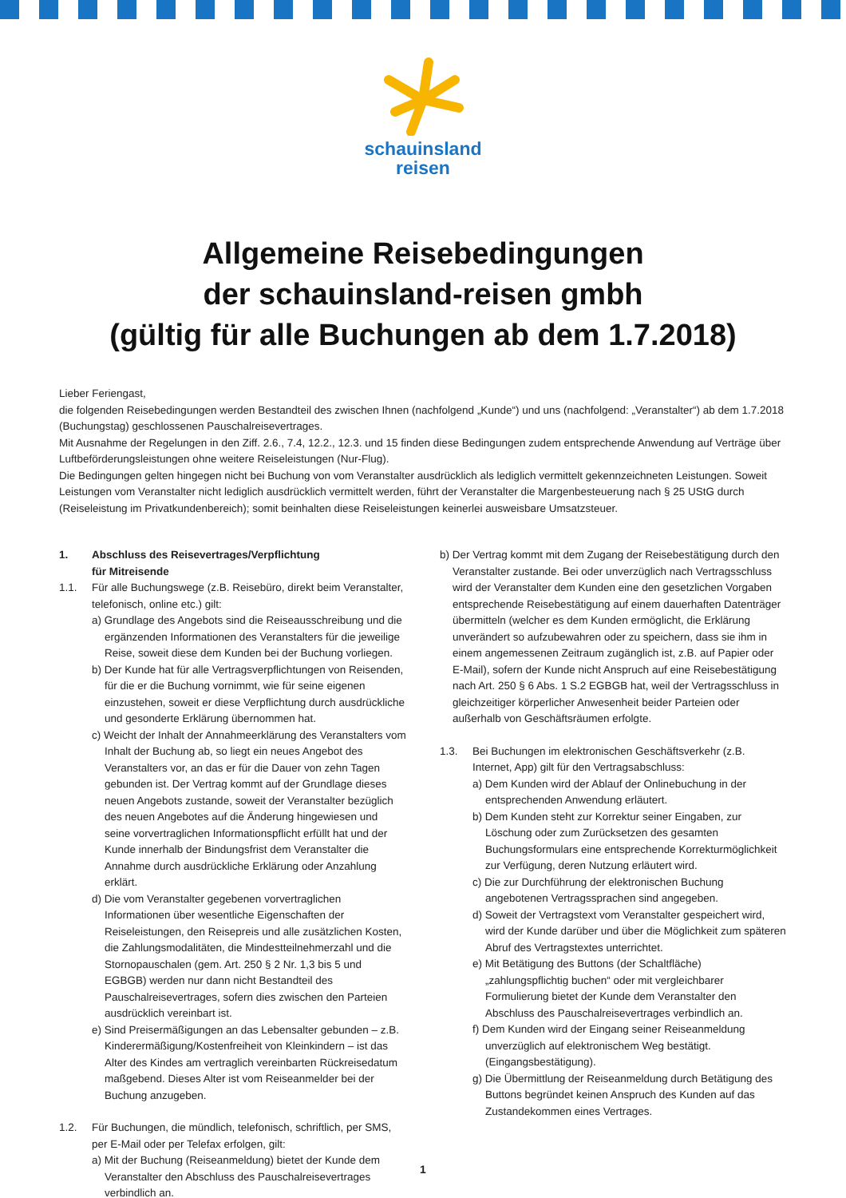schauinsland
reisen
Allgemeine Reisebedingungen
der schauinsland-reisen gmbh
(gültig für alle Buchungen ab dem 1.7.2018)
Lieber Feriengast,
die folgenden Reisebedingungen werden Bestandteil des zwischen Ihnen (nachfolgend „Kunde“) und uns (nachfolgend: „Veranstalter“) ab dem 1.7.2018 (Buchungstag) geschlossenen Pauschalreisevertrages.
Mit Ausnahme der Regelungen in den Ziff. 2.6., 7.4, 12.2., 12.3. und 15 finden diese Bedingungen zudem entsprechende Anwendung auf Verträge über Luftbeförderungsleistungen ohne weitere Reiseleistungen (Nur-Flug).
Die Bedingungen gelten hingegen nicht bei Buchung von vom Veranstalter ausdrücklich als lediglich vermittelt gekennzeichneten Leistungen. Soweit Leistungen vom Veranstalter nicht lediglich ausdrücklich vermittelt werden, führt der Veranstalter die Margenbesteuerung nach § 25 UStG durch (Reiseleistung im Privatkundenbereich); somit beinhalten diese Reiseleistungen keinerlei ausweisbare Umsatzsteuer.
1. Abschluss des Reisevertrages/Verpflichtung
für Mitreisende
1.1. Für alle Buchungswege (z.B. Reisebüro, direkt beim Veranstalter, telefonisch, online etc.) gilt:
a) Grundlage des Angebots sind die Reiseausschreibung und die ergänzenden Informationen des Veranstalters für die jeweilige Reise, soweit diese dem Kunden bei der Buchung vorliegen.
b) Der Kunde hat für alle Vertragsverpflichtungen von Reisenden, für die er die Buchung vornimmt, wie für seine eigenen einzustehen, soweit er diese Verpflichtung durch ausdrückliche und gesonderte Erklärung übernommen hat.
c) Weicht der Inhalt der Annahmeerklärung des Veranstalters vom Inhalt der Buchung ab, so liegt ein neues Angebot des Veranstalters vor, an das er für die Dauer von zehn Tagen gebunden ist. Der Vertrag kommt auf der Grundlage dieses neuen Angebots zustande, soweit der Veranstalter bezüglich des neuen Angebotes auf die Änderung hingewiesen und seine vorvertraglichen Informationspflicht erfüllt hat und der Kunde innerhalb der Bindungsfrist dem Veranstalter die Annahme durch ausdrückliche Erklärung oder Anzahlung erklärt.
d) Die vom Veranstalter gegebenen vorvertraglichen Informationen über wesentliche Eigenschaften der Reiseleistungen, den Reisepreis und alle zusätzlichen Kosten, die Zahlungsmodalitäten, die Mindestteilnehmerzahl und die Stornopauschalen (gem. Art. 250 § 2 Nr. 1,3 bis 5 und EGBGB) werden nur dann nicht Bestandteil des Pauschalreisevertrages, sofern dies zwischen den Parteien ausdrücklich vereinbart ist.
e) Sind Preisermäßigungen an das Lebensalter gebunden – z.B. Kinderermäßigung/Kostenfreiheit von Kleinkindern – ist das Alter des Kindes am vertraglich vereinbarten Rückreisedatum maßgebend. Dieses Alter ist vom Reiseanmelder bei der Buchung anzugeben.
1.2. Für Buchungen, die mündlich, telefonisch, schriftlich, per SMS, per E-Mail oder per Telefax erfolgen, gilt:
a) Mit der Buchung (Reiseanmeldung) bietet der Kunde dem Veranstalter den Abschluss des Pauschalreisevertrages verbindlich an.
b) Der Vertrag kommt mit dem Zugang der Reisebestätigung durch den Veranstalter zustande. Bei oder unverzüglich nach Vertragsschluss wird der Veranstalter dem Kunden eine den gesetzlichen Vorgaben entsprechende Reisebestätigung auf einem dauerhaften Datenträger übermitteln (welcher es dem Kunden ermöglicht, die Erklärung unverändert so aufzubewahren oder zu speichern, dass sie ihm in einem angemessenen Zeitraum zugänglich ist, z.B. auf Papier oder E-Mail), sofern der Kunde nicht Anspruch auf eine Reisebestätigung nach Art. 250 § 6 Abs. 1 S.2 EGBGB hat, weil der Vertragsschluss in gleichzeitiger körperlicher Anwesenheit beider Parteien oder außerhalb von Geschäftsräumen erfolgte.
1.3. Bei Buchungen im elektronischen Geschäftsverkehr (z.B. Internet, App) gilt für den Vertragsabschluss:
a) Dem Kunden wird der Ablauf der Onlinebuchung in der entsprechenden Anwendung erläutert.
b) Dem Kunden steht zur Korrektur seiner Eingaben, zur Löschung oder zum Zurücksetzen des gesamten Buchungsformulars eine entsprechende Korrekturmöglichkeit zur Verfügung, deren Nutzung erläutert wird.
c) Die zur Durchführung der elektronischen Buchung angebotenen Vertragssprachen sind angegeben.
d) Soweit der Vertragstext vom Veranstalter gespeichert wird, wird der Kunde darüber und über die Möglichkeit zum späteren Abruf des Vertragstextes unterrichtet.
e) Mit Betätigung des Buttons (der Schaltfläche) „zahlungspflichtig buchen“ oder mit vergleichbarer Formulierung bietet der Kunde dem Veranstalter den Abschluss des Pauschalreisevertrages verbindlich an.
f) Dem Kunden wird der Eingang seiner Reiseanmeldung unverzüglich auf elektronischem Weg bestätigt. (Eingangsbestätigung).
g) Die Übermittlung der Reiseanmeldung durch Betätigung des Buttons begründet keinen Anspruch des Kunden auf das Zustandekommen eines Vertrages.
1